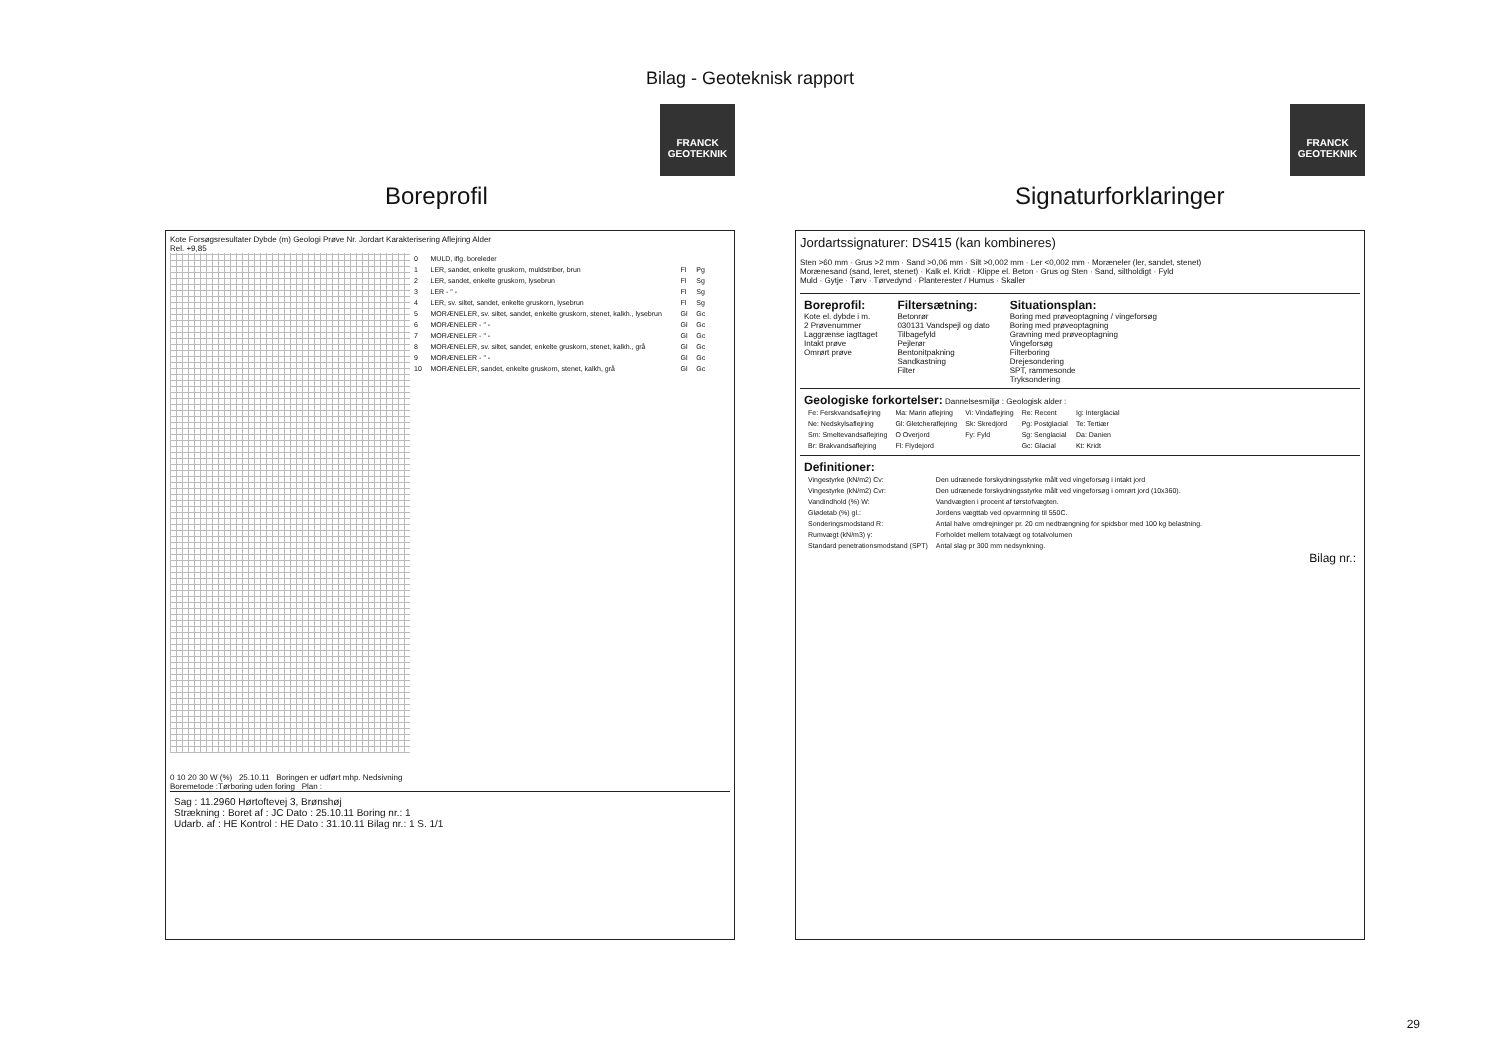Bilag - Geoteknisk rapport
FRANCK
GEOTEKNIK
Boreprofil
Kote Forsøgsresultater Dybde (m) Geologi Prøve Nr. Jordart Karakterisering Aflejring Alder
Rel. +9,85
| 0 | MULD, iflg. boreleder | | |
| 1 | LER, sandet, enkelte gruskorn, muldstriber, brun | Fl | Pg |
| 2 | LER, sandet, enkelte gruskorn, lysebrun | Fl | Sg |
| 3 | LER - " - | Fl | Sg |
| 4 | LER, sv. siltet, sandet, enkelte gruskorn, lysebrun | Fl | Sg |
| 5 | MORÆNELER, sv. siltet, sandet, enkelte gruskorn, stenet, kalkh., lysebrun | Gl | Gc |
| 6 | MORÆNELER - " - | Gl | Gc |
| 7 | MORÆNELER - " - | Gl | Gc |
| 8 | MORÆNELER, sv. siltet, sandet, enkelte gruskorn, stenet, kalkh., grå | Gl | Gc |
| 9 | MORÆNELER - " - | Gl | Gc |
| 10 | MORÆNELER, sandet, enkelte gruskorn, stenet, kalkh, grå | Gl | Gc |
0 10 20 30 W (%) 25.10.11 Boringen er udført mhp. Nedsivning
Boremetode :Tørboring uden foring Plan :
Sag : 11.2960 Hørtoftevej 3, Brønshøj
Strækning : Boret af : JC Dato : 25.10.11 Boring nr.: 1
Udarb. af : HE Kontrol : HE Dato : 31.10.11 Bilag nr.: 1 S. 1/1
FRANCK
GEOTEKNIK
Signaturforklaringer
Jordartssignaturer: DS415 (kan kombineres)
Sten >60 mm · Grus >2 mm · Sand >0,06 mm · Silt >0,002 mm · Ler <0,002 mm · Moræneler (ler, sandet, stenet)
Morænesand (sand, leret, stenet) · Kalk el. Kridt · Klippe el. Beton · Grus og Sten · Sand, siltholdigt · Fyld
Muld · Gytje · Tørv · Tørvedynd · Planterester / Humus · Skaller
Boreprofil:
Kote el. dybde i m.
2 Prøvenummer
Laggrænse iagttaget
Intakt prøve
Omrørt prøve
Filtersætning:
Betonrør
030131 Vandspejl og dato
Tilbagefyld
Pejlerør
Bentonitpakning
Sandkastning
Filter
Situationsplan:
Boring med prøveoptagning / vingeforsøg
Boring med prøveoptagning
Gravning med prøveoptagning
Vingeforsøg
Filterboring
Drejesondering
SPT, rammesonde
Tryksondering
Geologiske forkortelser: Dannelsesmiljø : Geologisk alder :
| Fe: Ferskvandsaflejring | Ma: Marin aflejring | Vi: Vindaflejring | Re: Recent | Ig: Interglacial |
| Ne: Nedskylsaflejring | Gl: Gletcheraflejring | Sk: Skredjord | Pg: Postglacial | Te: Tertiær |
| Sm: Smeltevandsaflejring | O Overjord | Fy: Fyld | Sg: Senglacial | Da: Danien |
| Br: Brakvandsaflejring | Fl: Flydejord | | Gc: Glacial | Kt: Kridt |
Definitioner:
| Vingestyrke (kN/m2) Cv: | Den udrænede forskydningsstyrke målt ved vingeforsøg i intakt jord |
| Vingestyrke (kN/m2) Cvr: | Den udrænede forskydningsstyrke målt ved vingeforsøg i omrørt jord (10x360). |
| Vandindhold (%) W: | Vandvægten i procent af tørstofvægten. |
| Glødetab (%) gl.: | Jordens vægttab ved opvarmning til 550C. |
| Sonderingsmodstand R: | Antal halve omdrejninger pr. 20 cm nedtrængning for spidsbor med 100 kg belastning. |
| Rumvægt (kN/m3) γ: | Forholdet mellem totalvægt og totalvolumen |
| Standard penetrationsmodstand (SPT) | Antal slag pr 300 mm nedsynkning. |
Bilag nr.:
29